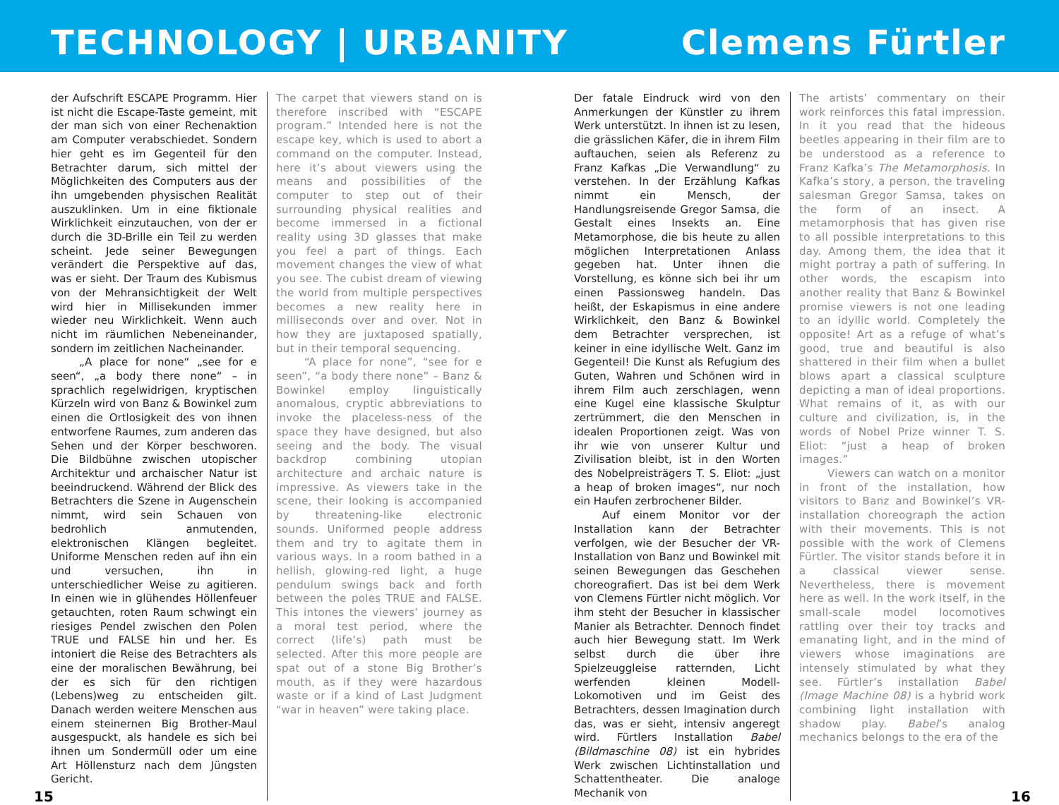TECHNOLOGY | URBANITY
Clemens Fürtler
der Aufschrift ESCAPE Programm. Hier ist nicht die Escape-Taste gemeint, mit der man sich von einer Rechenaktion am Computer verabschiedet. Sondern hier geht es im Gegenteil für den Betrachter darum, sich mittel der Möglichkeiten des Computers aus der ihn umgebenden physischen Realität auszuklinken. Um in eine fiktionale Wirklichkeit einzutauchen, von der er durch die 3D-Brille ein Teil zu werden scheint. Jede seiner Bewegungen verändert die Perspektive auf das, was er sieht. Der Traum des Kubismus von der Mehransichtigkeit der Welt wird hier in Millisekunden immer wieder neu Wirklichkeit. Wenn auch nicht im räumlichen Nebeneinander, sondern im zeitlichen Nacheinander.
„A place for none“ „see for e seen“, „a body there none“ – in sprachlich regelwidrigen, kryptischen Kürzeln wird von Banz & Bowinkel zum einen die Ortlosigkeit des von ihnen entworfene Raumes, zum anderen das Sehen und der Körper beschworen. Die Bildbühne zwischen utopischer Architektur und archaischer Natur ist beeindruckend. Während der Blick des Betrachters die Szene in Augenschein nimmt, wird sein Schauen von bedrohlich anmutenden, elektronischen Klängen begleitet. Uniforme Menschen reden auf ihn ein und versuchen, ihn in unterschiedlicher Weise zu agitieren. In einen wie in glühendes Höllenfeuer getauchten, roten Raum schwingt ein riesiges Pendel zwischen den Polen TRUE und FALSE hin und her. Es intoniert die Reise des Betrachters als eine der moralischen Bewährung, bei der es sich für den richtigen (Lebens)weg zu entscheiden gilt. Danach werden weitere Menschen aus einem steinernen Big Brother-Maul ausgespuckt, als handele es sich bei ihnen um Sondermüll oder um eine Art Höllensturz nach dem Jüngsten Gericht.
The carpet that viewers stand on is therefore inscribed with “ESCAPE program.” Intended here is not the escape key, which is used to abort a command on the computer. Instead, here it’s about viewers using the means and possibilities of the computer to step out of their surrounding physical realities and become immersed in a fictional reality using 3D glasses that make you feel a part of things. Each movement changes the view of what you see. The cubist dream of viewing the world from multiple perspectives becomes a new reality here in milliseconds over and over. Not in how they are juxtaposed spatially, but in their temporal sequencing.
“A place for none”, “see for e seen”, “a body there none” – Banz & Bowinkel employ linguistically anomalous, cryptic abbreviations to invoke the placeless-ness of the space they have designed, but also seeing and the body. The visual backdrop combining utopian architecture and archaic nature is impressive. As viewers take in the scene, their looking is accompanied by threatening-like electronic sounds. Uniformed people address them and try to agitate them in various ways. In a room bathed in a hellish, glowing-red light, a huge pendulum swings back and forth between the poles TRUE and FALSE. This intones the viewers’ journey as a moral test period, where the correct (life’s) path must be selected. After this more people are spat out of a stone Big Brother’s mouth, as if they were hazardous waste or if a kind of Last Judgment “war in heaven” were taking place.
Der fatale Eindruck wird von den Anmerkungen der Künstler zu ihrem Werk unterstützt. In ihnen ist zu lesen, die grässlichen Käfer, die in ihrem Film auftauchen, seien als Referenz zu Franz Kafkas „Die Verwandlung“ zu verstehen. In der Erzählung Kafkas nimmt ein Mensch, der Handlungsreisende Gregor Samsa, die Gestalt eines Insekts an. Eine Metamorphose, die bis heute zu allen möglichen Interpretationen Anlass gegeben hat. Unter ihnen die Vorstellung, es könne sich bei ihr um einen Passionsweg handeln. Das heißt, der Eskapismus in eine andere Wirklichkeit, den Banz & Bowinkel dem Betrachter versprechen, ist keiner in eine idyllische Welt. Ganz im Gegenteil! Die Kunst als Refugium des Guten, Wahren und Schönen wird in ihrem Film auch zerschlagen, wenn eine Kugel eine klassische Skulptur zertrümmert, die den Menschen in idealen Proportionen zeigt. Was von ihr wie von unserer Kultur und Zivilisation bleibt, ist in den Worten des Nobelpreisträgers T. S. Eliot: „just a heap of broken images“, nur noch ein Haufen zerbrochener Bilder.
Auf einem Monitor vor der Installation kann der Betrachter verfolgen, wie der Besucher der VR-Installation von Banz und Bowinkel mit seinen Bewegungen das Geschehen choreografiert. Das ist bei dem Werk von Clemens Fürtler nicht möglich. Vor ihm steht der Besucher in klassischer Manier als Betrachter. Dennoch findet auch hier Bewegung statt. Im Werk selbst durch die über ihre Spielzeuggleise ratternden, Licht werfenden kleinen Modell-Lokomotiven und im Geist des Betrachters, dessen Imagination durch das, was er sieht, intensiv angeregt wird. Fürtlers Installation Babel (Bildmaschine 08) ist ein hybrides Werk zwischen Lichtinstallation und Schattentheater. Die analoge Mechanik von
The artists’ commentary on their work reinforces this fatal impression. In it you read that the hideous beetles appearing in their film are to be understood as a reference to Franz Kafka’s The Metamorphosis. In Kafka’s story, a person, the traveling salesman Gregor Samsa, takes on the form of an insect. A metamorphosis that has given rise to all possible interpretations to this day. Among them, the idea that it might portray a path of suffering. In other words, the escapism into another reality that Banz & Bowinkel promise viewers is not one leading to an idyllic world. Completely the opposite! Art as a refuge of what’s good, true and beautiful is also shattered in their film when a bullet blows apart a classical sculpture depicting a man of ideal proportions. What remains of it, as with our culture and civilization, is, in the words of Nobel Prize winner T. S. Eliot: “just a heap of broken images.”
Viewers can watch on a monitor in front of the installation, how visitors to Banz and Bowinkel’s VR-installation choreograph the action with their movements. This is not possible with the work of Clemens Fürtler. The visitor stands before it in a classical viewer sense. Nevertheless, there is movement here as well. In the work itself, in the small-scale model locomotives rattling over their toy tracks and emanating light, and in the mind of viewers whose imaginations are intensely stimulated by what they see. Fürtler’s installation Babel (Image Machine 08) is a hybrid work combining light installation with shadow play. Babel’s analog mechanics belongs to the era of the
15 16